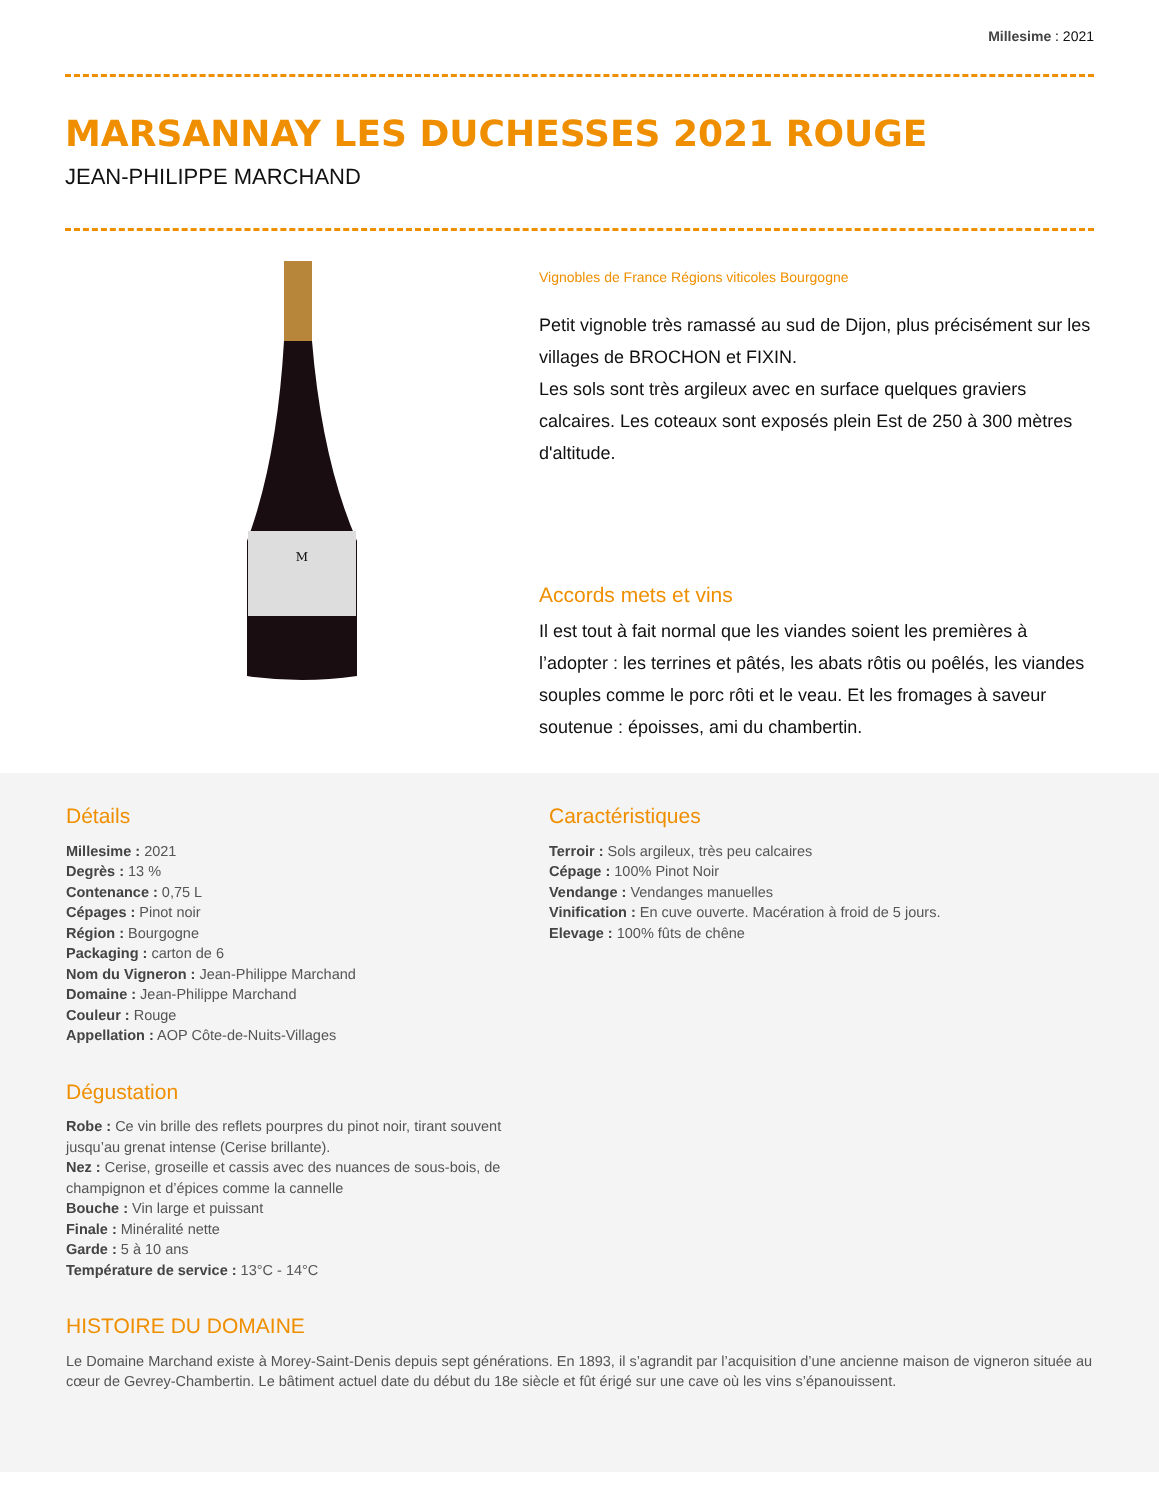Millesime : 2021
MARSANNAY LES DUCHESSES 2021 ROUGE
JEAN-PHILIPPE MARCHAND
M
Vignobles de France Régions viticoles Bourgogne
Petit vignoble très ramassé au sud de Dijon, plus précisément sur les villages de BROCHON et FIXIN.
Les sols sont très argileux avec en surface quelques graviers calcaires. Les coteaux sont exposés plein Est de 250 à 300 mètres d'altitude.
Accords mets et vins
Il est tout à fait normal que les viandes soient les premières à l’adopter : les terrines et pâtés, les abats rôtis ou poêlés, les viandes souples comme le porc rôti et le veau. Et les fromages à saveur soutenue : époisses, ami du chambertin.
Détails
Millesime : 2021
Degrès : 13 %
Contenance : 0,75 L
Cépages : Pinot noir
Région : Bourgogne
Packaging : carton de 6
Nom du Vigneron : Jean-Philippe Marchand
Domaine : Jean-Philippe Marchand
Couleur : Rouge
Appellation : AOP Côte-de-Nuits-Villages
Dégustation
Robe : Ce vin brille des reflets pourpres du pinot noir, tirant souvent jusqu’au grenat intense (Cerise brillante).
Nez : Cerise, groseille et cassis avec des nuances de sous-bois, de champignon et d’épices comme la cannelle
Bouche : Vin large et puissant
Finale : Minéralité nette
Garde : 5 à 10 ans
Température de service : 13°C - 14°C
Caractéristiques
Terroir : Sols argileux, très peu calcaires
Cépage : 100% Pinot Noir
Vendange : Vendanges manuelles
Vinification : En cuve ouverte. Macération à froid de 5 jours.
Elevage : 100% fûts de chêne
HISTOIRE DU DOMAINE
Le Domaine Marchand existe à Morey-Saint-Denis depuis sept générations. En 1893, il s’agrandit par l’acquisition d’une ancienne maison de vigneron située au cœur de Gevrey-Chambertin. Le bâtiment actuel date du début du 18e siècle et fût érigé sur une cave où les vins s’épanouissent.